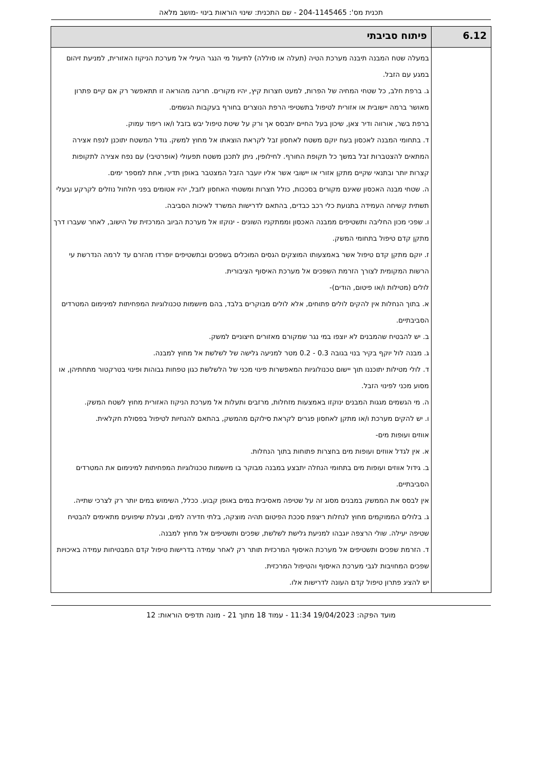תכנית מס': 204-1145465 - שם התכנית: שינוי הוראות בינוי -מושב מלאה
| 6.12 | פיתוח סביבתי |
| --- | --- |
| | במעלה שטח המבנה תיבנה מערכת הטיה (תעלה או סוללה) לתיעול מי הנגר העילי אל מערכת הניקוז האזורית, למניעת זיהום במגע עם הזבל. ג. ברפת חלב, כל שטחי המחיה של הפרות, למעט חצרות קיץ, יהיו מקורים. חריגה מהוראה זו תתאפשר רק אם קיים פתרון מאושר ברמה יישובית או אזורית לטיפול בתשטיפי הרפת הנוצרים בחורף בעקבות הגשמים. ברפת בשר, אורווה ודיר צאן, שיכון בעל החיים יתבסס אך ורק על שיטת טיפול יבש בזבל ו/או ריפוד עמוק. ד. בתחומי המבנה לאכסון בעח יוקם משטח לאחסון זבל לקראת הוצאתו אל מחוץ למשק. גודל המשטח יתוכנן לנפח אצירה המתאים להצטברות זבל במשך כל תקופת החורף. לחילופין, ניתן לתכנן משטח תפעולי (אופרטיבי) עם נפח אצירה לתקופות קצרות יותר ובתנאי שקיים מתקן אזורי או יישובי אשר אליו יועבר הזבל המצטבר באופן תדיר, אחת למספר ימים. ה. שטחי מבנה האכסון שאינם מקורים בסככות, כולל חצרות ומשטחי האחסון לזבל, יהיו אטומים בפני חלחול נוזלים לקרקע ובעלי תשתית קשיחה העמידה בתנועת כלי רכב כבדים, בהתאם לדרישות המשרד לאיכות הסביבה. ו. שפכי מכון החליבה ותשטיפים ממבנה האכסון וממתקניו השונים - ינוקזו אל מערכת הביוב המרכזית של הישוב, לאחר שעברו דרך מתקן קדם טיפול בתחומי המשק. ז. יוקם מתקן קדם טיפול אשר באמצעותו המוצקים הגסים המוכלים בשפכים ובתשטיפים יופרדו מהזרם עד לרמה הנדרשת עי הרשות המקומית לצורך הזרמת השפכים אל מערכת האיסוף הציבורית. לולים (מטילות ו/או פיטום, הודים)- א. בתוך הנחלות אין להקים לולים פתוחים, אלא לולים מבוקרים בלבד, בהם מיושמות טכנולוגיות המפחיתות למינימום המטרדים הסביבתיים. ב. יש להבטיח שהמבנים לא יוצפו במי נגר שמקורם מאזורים חיצוניים למשק. ג. מבנה לול יוקף בקיר בנוי בגובה 0.3 - 0.2 מטר למניעה גלישה של לשלשת אל מחוץ למבנה. ד. לולי מטילות יתוכננו תוך יישום טכנולוגיות המאפשרות פינוי מכני של הלשלשת כגון טפחות גבוהות ופינוי בטרקטור מתחתיהן, או מסוע מכני לפינוי הזבל. ה. מי הגשמים מגגות המבנים ינוקזו באמצעות מזחלות, מרזבים ותעלות אל מערכת הניקוז האזורית מחוץ לשטח המשק. ו. יש להקים מערכת ו/או מתקן לאחסון פגרים לקראת סילוקם מהמשק, בהתאם להנחיות לטיפול בפסולת חקלאית. אווזים ועופות מים- א. אין לגדל אווזים ועופות מים בחצרות פתוחות בתוך הנחלות. ב. גידול אווזים ועופות מים בתחומי הנחלה יתבצע במבנה מבוקר בו מיושמות טכנולוגיות המפחיתות למינימום את המטרדים הסביבתיים. אין לבסס את הממשק במבנים מסוג זה על שטיפה מאסיבית במים באופן קבוע. ככלל, השימוש במים יותר רק לצרכי שתייה. ג. בלולים הממוקמים מחוץ לנחלות ריצפת סככת הפיטום תהיה מוצקה, בלתי חדירה למים, ובעלת שיפועים מתאימים להבטיח שטיפה יעילה. שולי הרצפה יוגבהו למניעת גלישת לשלשת, שפכים ותשטיפים אל מחוץ למבנה. ד. הזרמת שפכים ותשטיפים אל מערכת האיסוף המרכזית תותר רק לאחר עמידה בדרישות טיפול קדם המבטיחות עמידה באיכויות שפכים המחויבות לגבי מערכת האיסוף והטיפול המרכזית. יש להציג פתרון טיפול קדם העונה לדרישות אלו. |
מועד הפקה: 19/04/2023 11:34 - עמוד 18 מתוך 21 - מונה תדפיס הוראות: 12